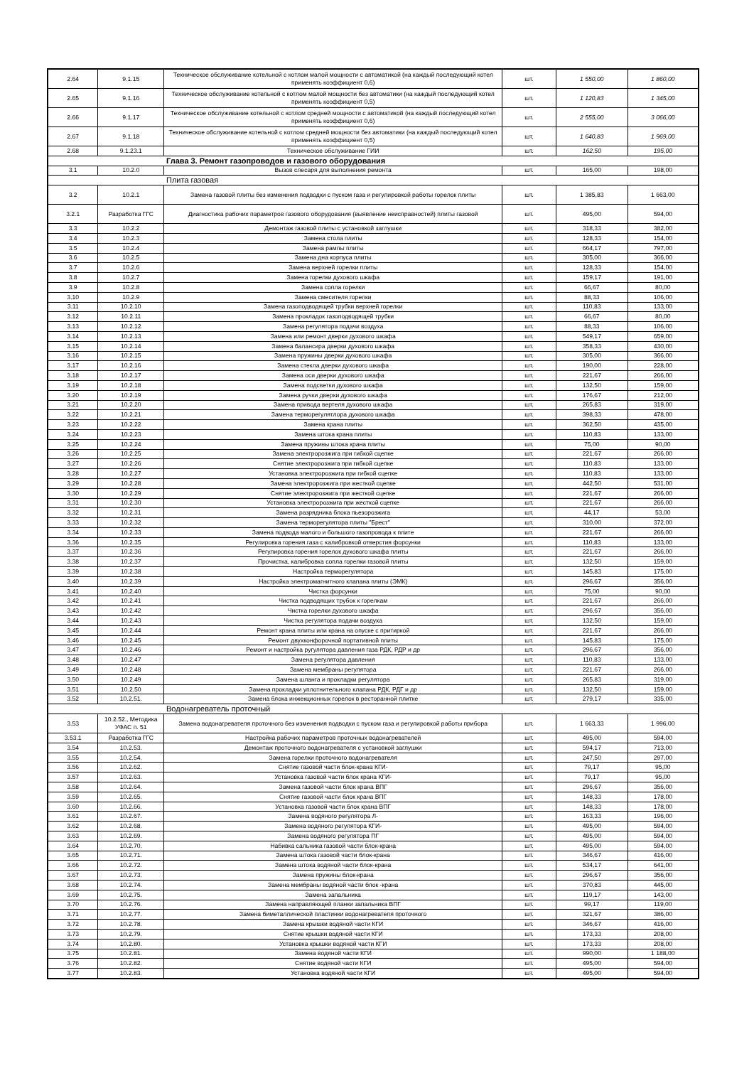| 2.64 | 9.1.15 | Техническое обслуживание котельной с котлом малой мощности с автоматикой (на каждый последующий котел применять коэффициент 0,6) | шт. | 1 550,00 | 1 860,00 |
| 2.65 | 9.1.16 | Техническое обслуживание котельной с котлом малой мощности без автоматики (на каждый последующий котел применять коэффициент 0,5) | шт. | 1 120,83 | 1 345,00 |
| 2.66 | 9.1.17 | Техническое обслуживание котельной с котлом средней мощности с автоматикой (на каждый последующий котел применять коэффициент 0,6) | шт. | 2 555,00 | 3 066,00 |
| 2.67 | 9.1.18 | Техническое обслуживание котельной с котлом средней мощности без автоматики (на каждый последующий котел применять коэффициент 0,5) | шт. | 1 640,83 | 1 969,00 |
| 2.68 | 9.1.23.1 | Техническое обслуживание ГИИ | шт. | 162,50 | 195,00 |
| Глава 3. Ремонт газопроводов и газового оборудования | | | | | |
| 3.1 | 10.2.0 | Вызов слесаря для выполнения ремонта | шт. | 165,00 | 198,00 |
| Плита газовая | | | | | |
| 3.2 | 10.2.1 | Замена газовой плиты без изменения подводки с пуском газа и регулировкой работы горелок плиты | шт. | 1 385,83 | 1 663,00 |
| 3.2.1 | Разработка ГГС | Диагностика рабочих параметров газового оборудования (выявление неисправностей) плиты газовой | шт. | 495,00 | 594,00 |
| 3.3 | 10.2.2 | Демонтаж газовой плиты с установкой заглушки | шт. | 318,33 | 382,00 |
| 3.4 | 10.2.3 | Замена стола плиты | шт. | 128,33 | 154,00 |
| 3.5 | 10.2.4 | Замена рампы плиты | шт. | 664,17 | 797,00 |
| 3.6 | 10.2.5 | Замена дна корпуса плиты | шт. | 305,00 | 366,00 |
| 3.7 | 10.2.6 | Замена верхней горелки плиты | шт. | 128,33 | 154,00 |
| 3.8 | 10.2.7 | Замена горелки духового шкафа | шт. | 159,17 | 191,00 |
| 3.9 | 10.2.8 | Замена сопла горелки | шт. | 66,67 | 80,00 |
| 3.10 | 10.2.9 | Замена смесителя горелки | шт. | 88,33 | 106,00 |
| 3.11 | 10.2.10 | Замена газоподводящей трубки верхней горелки | шт. | 110,83 | 133,00 |
| 3.12 | 10.2.11 | Замена прокладок газоподводящей трубки | шт. | 66,67 | 80,00 |
| 3.13 | 10.2.12 | Замена регулятора подачи воздуха | шт. | 88,33 | 106,00 |
| 3.14 | 10.2.13 | Замена или ремонт дверки духового шкафа | шт. | 549,17 | 659,00 |
| 3.15 | 10.2.14 | Замена балансира дверки духового шкафа | шт. | 358,33 | 430,00 |
| 3.16 | 10.2.15 | Замена пружины дверки духового шкафа | шт. | 305,00 | 366,00 |
| 3.17 | 10.2.16 | Замена стекла дверки духового шкафа | шт. | 190,00 | 228,00 |
| 3.18 | 10.2.17 | Замена оси дверки духового шкафа | шт. | 221,67 | 266,00 |
| 3.19 | 10.2.18 | Замена подсветки духового шкафа | шт. | 132,50 | 159,00 |
| 3.20 | 10.2.19 | Замена ручки дверки духового шкафа | шт. | 176,67 | 212,00 |
| 3.21 | 10.2.20 | Замена привода вертеля духового шкафа | шт. | 265,83 | 319,00 |
| 3.22 | 10.2.21 | Замена терморегулятлора духового шкафа | шт. | 398,33 | 478,00 |
| 3.23 | 10.2.22 | Замена крана плиты | шт. | 362,50 | 435,00 |
| 3.24 | 10.2.23 | Замена штока крана плиты | шт. | 110,83 | 133,00 |
| 3.25 | 10.2.24 | Замена пружины штока крана плиты | шт. | 75,00 | 90,00 |
| 3.26 | 10.2.25 | Замена электророзжига при гибкой сцепке | шт. | 221,67 | 266,00 |
| 3.27 | 10.2.26 | Снятие электророзжига при гибкой сцепке | шт. | 110,83 | 133,00 |
| 3.28 | 10.2.27 | Установка электророзжига при гибкой сцепке | шт. | 110,83 | 133,00 |
| 3.29 | 10.2.28 | Замена электророзжига при жесткой сцепке | шт. | 442,50 | 531,00 |
| 3.30 | 10.2.29 | Снятие электророзжига при жесткой сцепке | шт. | 221,67 | 266,00 |
| 3.31 | 10.2.30 | Установка электророзжига при жесткой сцепке | шт. | 221,67 | 266,00 |
| 3.32 | 10.2.31 | Замена разрядника блока пьезорозжига | шт. | 44,17 | 53,00 |
| 3.33 | 10.2.32 | Замена терморегулятора плиты "Брест" | шт. | 310,00 | 372,00 |
| 3.34 | 10.2.33 | Замена подвода малого и большого газопровода к плите | шт. | 221,67 | 266,00 |
| 3.36 | 10.2.35 | Регулировка горения газа с калибровкой отверстия форсунки | шт. | 110,83 | 133,00 |
| 3.37 | 10.2.36 | Регулировка горения горелок духового шкафа плиты | шт. | 221,67 | 266,00 |
| 3.38 | 10.2.37 | Прочистка, калибровка сопла горелки газовой плиты | шт. | 132,50 | 159,00 |
| 3.39 | 10.2.38 | Настройка терморегулятора | шт. | 145,83 | 175,00 |
| 3.40 | 10.2.39 | Настройка электромагнитного клапана плиты (ЭМК) | шт. | 296,67 | 356,00 |
| 3.41 | 10.2.40 | Чистка форсунки | шт. | 75,00 | 90,00 |
| 3.42 | 10.2.41 | Чистка подводящих трубок к горелкам | шт. | 221,67 | 266,00 |
| 3.43 | 10.2.42 | Чистка горелки духового шкафа | шт. | 296,67 | 356,00 |
| 3.44 | 10.2.43 | Чистка регулятора подачи воздуха | шт. | 132,50 | 159,00 |
| 3.45 | 10.2.44 | Ремонт крана плиты или крана на опуске с притиркой | шт. | 221,67 | 266,00 |
| 3.46 | 10.2.45 | Ремонт двухконфорочной портативной плиты | шт. | 145,83 | 175,00 |
| 3.47 | 10.2.46 | Ремонт и настройка ругулятора давления газа РДК, РДР и др | шт. | 296,67 | 356,00 |
| 3.48 | 10.2.47 | Замена регулятора давления | шт. | 110,83 | 133,00 |
| 3.49 | 10.2.48 | Замена мембраны регулятора | шт. | 221,67 | 266,00 |
| 3.50 | 10.2.49 | Замена шланга и прокладки регулятора | шт. | 265,83 | 319,00 |
| 3.51 | 10.2.50 | Замена прокладки уплотнительного клапана РДК, РДГ и др | шт. | 132,50 | 159,00 |
| 3.52 | 10.2.51. | Замена блока инжекционных горелок в ресторанной плитке | шт. | 279,17 | 335,00 |
| Водонагреватель проточный | | | | | |
| 3.53 | 10.2.52., Методика УФАС п. 51 | Замена водонагревателя проточного без изменения подводки с пуском газа и регулировкой работы прибора | шт. | 1 663,33 | 1 996,00 |
| 3.53.1 | Разработка ГГС | Настройка рабочих параметров проточных водонагревателей | шт. | 495,00 | 594,00 |
| 3.54 | 10.2.53. | Демонтаж проточного водонагревателя с установкой заглушки | шт. | 594,17 | 713,00 |
| 3.55 | 10.2.54. | Замена горелки проточного водонагревателя | шт. | 247,50 | 297,00 |
| 3.56 | 10.2.62. | Снятие газовой части блок-крана КГИ- | шт. | 79,17 | 95,00 |
| 3.57 | 10.2.63. | Установка газовой части блок крана КГИ- | шт. | 79,17 | 95,00 |
| 3.58 | 10.2.64. | Замена газовой части блок крана ВПГ | шт. | 296,67 | 356,00 |
| 3.59 | 10.2.65. | Снятие газовой части блок крана ВПГ | шт. | 148,33 | 178,00 |
| 3.60 | 10.2.66. | Установка газовой части блок крана ВПГ | шт. | 148,33 | 178,00 |
| 3.61 | 10.2.67. | Замена водяного регулятора Л- | шт. | 163,33 | 196,00 |
| 3.62 | 10.2.68. | Замена водяного регулятора КГИ- | шт. | 495,00 | 594,00 |
| 3.63 | 10.2.69. | Замена водяного регулятора ПГ | шт. | 495,00 | 594,00 |
| 3.64 | 10.2.70. | Набивка сальника газовой части блок-крана | шт. | 495,00 | 594,00 |
| 3.65 | 10.2.71. | Замена штока газовой части блок-крана | шт. | 346,67 | 416,00 |
| 3.66 | 10.2.72. | Замена штока водяной части блок-крана | шт. | 534,17 | 641,00 |
| 3.67 | 10.2.73. | Замена пружины блок-крана | шт. | 296,67 | 356,00 |
| 3.68 | 10.2.74. | Замена мембраны водяной части блок -крана | шт. | 370,83 | 445,00 |
| 3.69 | 10.2.75. | Замена запальника | шт. | 119,17 | 143,00 |
| 3.70 | 10.2.76. | Замена направляющей планки запальника ВПГ | шт. | 99,17 | 119,00 |
| 3.71 | 10.2.77. | Замена биметаллической пластинки водонагревателя проточного | шт. | 321,67 | 386,00 |
| 3.72 | 10.2.78. | Замена крышки водяной части КГИ | шт. | 346,67 | 416,00 |
| 3.73 | 10.2.79. | Снятие крышки водяной части КГИ | шт. | 173,33 | 208,00 |
| 3.74 | 10.2.80. | Установка крышки водяной части КГИ | шт. | 173,33 | 208,00 |
| 3.75 | 10.2.81. | Замена водяной части КГИ | шт. | 990,00 | 1 188,00 |
| 3.76 | 10.2.82. | Снятие водяной части КГИ | шт. | 495,00 | 594,00 |
| 3.77 | 10.2.83. | Установка водяной части КГИ | шт. | 495,00 | 594,00 |